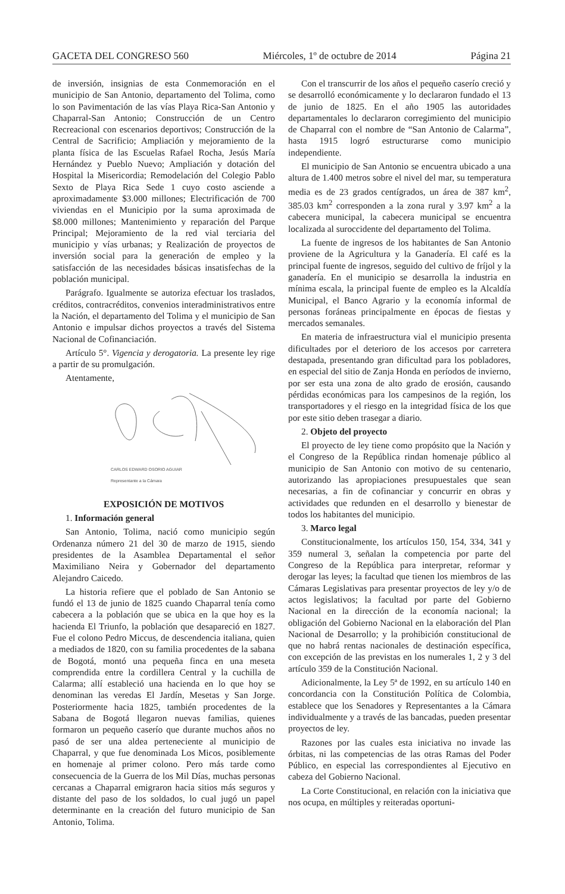GACETA DEL CONGRESO 560 Miércoles, 1º de octubre de 2014 Página 21
de inversión, insignias de esta Conmemoración en el municipio de San Antonio, departamento del Tolima, como lo son Pavimentación de las vías Playa Rica-San Antonio y Chaparral-San Antonio; Construcción de un Centro Recreacional con escenarios deportivos; Construcción de la Central de Sacrificio; Ampliación y mejoramiento de la planta física de las Escuelas Rafael Rocha, Jesús María Hernández y Pueblo Nuevo; Ampliación y dotación del Hospital la Misericordia; Remodelación del Colegio Pablo Sexto de Playa Rica Sede 1 cuyo costo asciende a aproximadamente $3.000 millones; Electrificación de 700 viviendas en el Municipio por la suma aproximada de $8.000 millones; Mantenimiento y reparación del Parque Principal; Mejoramiento de la red vial terciaria del municipio y vías urbanas; y Realización de proyectos de inversión social para la generación de empleo y la satisfacción de las necesidades básicas insatisfechas de la población municipal.
Parágrafo. Igualmente se autoriza efectuar los traslados, créditos, contracréditos, convenios interadministrativos entre la Nación, el departamento del Tolima y el municipio de San Antonio e impulsar dichos proyectos a través del Sistema Nacional de Cofinanciación.
Artículo 5°. Vigencia y derogatoria. La presente ley rige a partir de su promulgación.
Atentamente,
CARLOS EDWARD OSORIO AGUIAR
Representante a la Cámara
EXPOSICIÓN DE MOTIVOS
1. Información general
San Antonio, Tolima, nació como municipio según Ordenanza número 21 del 30 de marzo de 1915, siendo presidentes de la Asamblea Departamental el señor Maximiliano Neira y Gobernador del departamento Alejandro Caicedo.
La historia refiere que el poblado de San Antonio se fundó el 13 de junio de 1825 cuando Chaparral tenía como cabecera a la población que se ubica en la que hoy es la hacienda El Triunfo, la población que desapareció en 1827. Fue el colono Pedro Miccus, de descendencia italiana, quien a mediados de 1820, con su familia procedentes de la sabana de Bogotá, montó una pequeña finca en una meseta comprendida entre la cordillera Central y la cuchilla de Calarma; allí estableció una hacienda en lo que hoy se denominan las veredas El Jardín, Mesetas y San Jorge. Posteriormente hacia 1825, también procedentes de la Sabana de Bogotá llegaron nuevas familias, quienes formaron un pequeño caserío que durante muchos años no pasó de ser una aldea perteneciente al municipio de Chaparral, y que fue denominada Los Micos, posiblemente en homenaje al primer colono. Pero más tarde como consecuencia de la Guerra de los Mil Días, muchas personas cercanas a Chaparral emigraron hacia sitios más seguros y distante del paso de los soldados, lo cual jugó un papel determinante en la creación del futuro municipio de San Antonio, Tolima.
Con el transcurrir de los años el pequeño caserío creció y se desarrolló económicamente y lo declararon fundado el 13 de junio de 1825. En el año 1905 las autoridades departamentales lo declararon corregimiento del municipio de Chaparral con el nombre de “San Antonio de Calarma”, hasta 1915 logró estructurarse como municipio independiente.
El municipio de San Antonio se encuentra ubicado a una altura de 1.400 metros sobre el nivel del mar, su temperatura media es de 23 grados centígrados, un área de 387 km<sup>2</sup>, 385.03 km<sup>2</sup> corresponden a la zona rural y 3.97 km<sup>2</sup> a la cabecera municipal, la cabecera municipal se encuentra localizada al suroccidente del departamento del Tolima.
La fuente de ingresos de los habitantes de San Antonio proviene de la Agricultura y la Ganadería. El café es la principal fuente de ingresos, seguido del cultivo de fríjol y la ganadería. En el municipio se desarrolla la industria en mínima escala, la principal fuente de empleo es la Alcaldía Municipal, el Banco Agrario y la economía informal de personas foráneas principalmente en épocas de fiestas y mercados semanales.
En materia de infraestructura vial el municipio presenta dificultades por el deterioro de los accesos por carretera destapada, presentando gran dificultad para los pobladores, en especial del sitio de Zanja Honda en períodos de invierno, por ser esta una zona de alto grado de erosión, causando pérdidas económicas para los campesinos de la región, los transportadores y el riesgo en la integridad física de los que por este sitio deben trasegar a diario.
2. Objeto del proyecto
El proyecto de ley tiene como propósito que la Nación y el Congreso de la República rindan homenaje público al municipio de San Antonio con motivo de su centenario, autorizando las apropiaciones presupuestales que sean necesarias, a fin de cofinanciar y concurrir en obras y actividades que redunden en el desarrollo y bienestar de todos los habitantes del municipio.
3. Marco legal
Constitucionalmente, los artículos 150, 154, 334, 341 y 359 numeral 3, señalan la competencia por parte del Congreso de la República para interpretar, reformar y derogar las leyes; la facultad que tienen los miembros de las Cámaras Legislativas para presentar proyectos de ley y/o de actos legislativos; la facultad por parte del Gobierno Nacional en la dirección de la economía nacional; la obligación del Gobierno Nacional en la elaboración del Plan Nacional de Desarrollo; y la prohibición constitucional de que no habrá rentas nacionales de destinación específica, con excepción de las previstas en los numerales 1, 2 y 3 del artículo 359 de la Constitución Nacional.
Adicionalmente, la Ley 5ª de 1992, en su artículo 140 en concordancia con la Constitución Política de Colombia, establece que los Senadores y Representantes a la Cámara individualmente y a través de las bancadas, pueden presentar proyectos de ley.
Razones por las cuales esta iniciativa no invade las órbitas, ni las competencias de las otras Ramas del Poder Público, en especial las correspondientes al Ejecutivo en cabeza del Gobierno Nacional.
La Corte Constitucional, en relación con la iniciativa que nos ocupa, en múltiples y reiteradas oportuni-